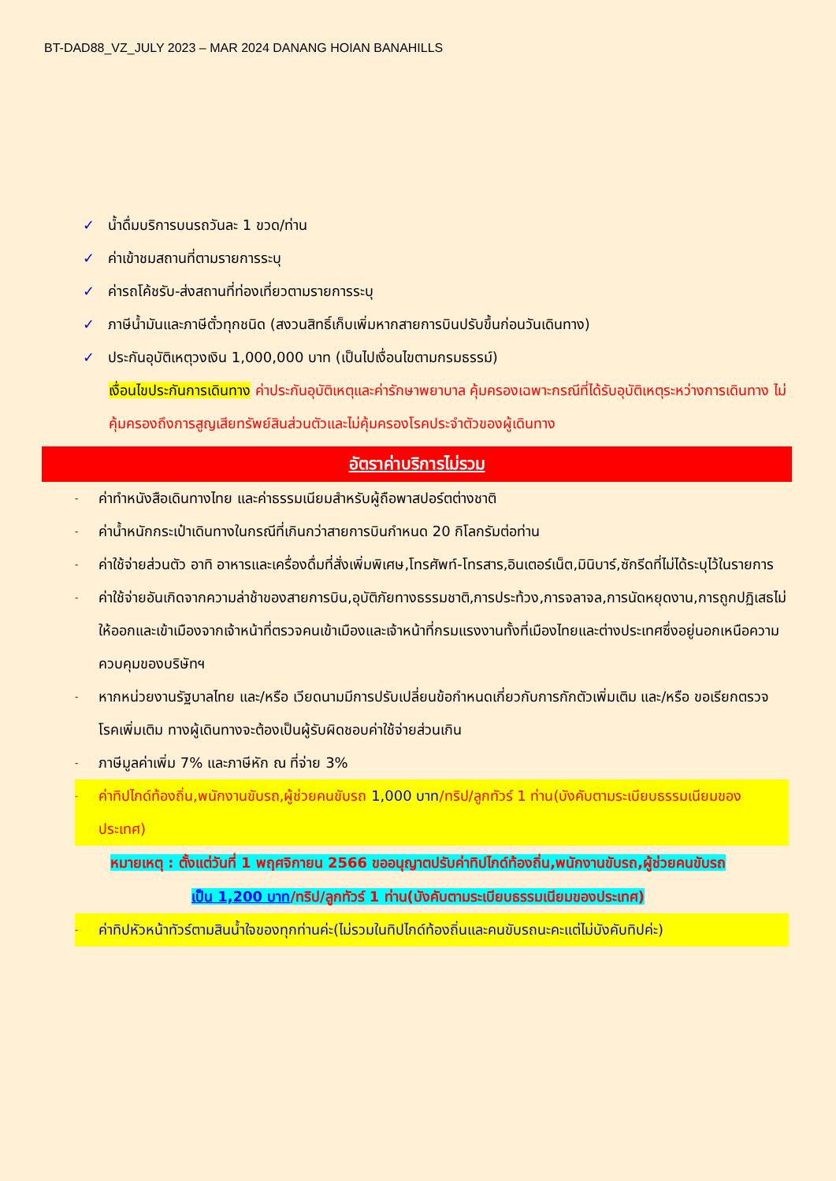BT-DAD88_VZ_JULY 2023 – MAR 2024 DANANG HOIAN BANAHILLS
✓ น้ำดื่มบริการบนรถวันละ 1 ขวด/ท่าน
✓ ค่าเข้าชมสถานที่ตามรายการระบุ
✓ ค่ารถโค้ชรับ-ส่งสถานที่ท่องเที่ยวตามรายการระบุ
✓ ภาษีน้ำมันและภาษีตั๋วทุกชนิด (สงวนสิทธิ์เก็บเพิ่มหากสายการบินปรับขึ้นก่อนวันเดินทาง)
✓ ประกันอุบัติเหตุวงเงิน 1,000,000 บาท (เป็นไปเงื่อนไขตามกรมธรรม์)
เงื่อนไขประกันการเดินทาง ค่าประกันอุบัติเหตุและค่ารักษาพยาบาล คุ้มครองเฉพาะกรณีที่ได้รับอุบัติเหตุระหว่างการเดินทาง ไม่คุ้มครองถึงการสูญเสียทรัพย์สินส่วนตัวและไม่คุ้มครองโรคประจำตัวของผู้เดินทาง
อัตราค่าบริการไม่รวม
- ค่าทำหนังสือเดินทางไทย และค่าธรรมเนียมสำหรับผู้ถือพาสปอร์ตต่างชาติ
- ค่าน้ำหนักกระเป๋าเดินทางในกรณีที่เกินกว่าสายการบินกำหนด 20 กิโลกรัมต่อท่าน
- ค่าใช้จ่ายส่วนตัว อาทิ อาหารและเครื่องดื่มที่สั่งเพิ่มพิเศษ,โทรศัพท์-โทรสาร,อินเตอร์เน็ต,มินิบาร์,ซักรีดที่ไม่ได้ระบุไว้ในรายการ
- ค่าใช้จ่ายอันเกิดจากความล่าช้าของสายการบิน,อุบัติภัยทางธรรมชาติ,การประท้วง,การจลาจล,การนัดหยุดงาน,การถูกปฏิเสธไม่ให้ออกและเข้าเมืองจากเจ้าหน้าที่ตรวจคนเข้าเมืองและเจ้าหน้าที่กรมแรงงานทั้งที่เมืองไทยและต่างประเทศซึ่งอยู่นอกเหนือความควบคุมของบริษัทฯ
- หากหน่วยงานรัฐบาลไทย และ/หรือ เวียดนามมีการปรับเปลี่ยนข้อกำหนดเกี่ยวกับการกักตัวเพิ่มเติม และ/หรือ ขอเรียกตรวจโรคเพิ่มเติม ทางผู้เดินทางจะต้องเป็นผู้รับผิดชอบค่าใช้จ่ายส่วนเกิน
- ภาษีมูลค่าเพิ่ม 7% และภาษีหัก ณ ที่จ่าย 3%
- ค่าทิปไกด์ท้องถิ่น,พนักงานขับรถ,ผู้ช่วยคนขับรถ 1,000 บาท/ทริป/ลูกทัวร์ 1 ท่าน(บังคับตามระเบียบธรรมเนียมของประเทศ)
หมายเหตุ : ตั้งแต่วันที่ 1 พฤศจิกายน 2566 ขออนุญาตปรับค่าทิปไกด์ท้องถิ่น,พนักงานขับรถ,ผู้ช่วยคนขับรถ
เป็น 1,200 บาท/ทริป/ลูกทัวร์ 1 ท่าน(บังคับตามระเบียบธรรมเนียมของประเทศ)
- ค่าทิปหัวหน้าทัวร์ตามสินน้ำใจของทุกท่านค่ะ(ไม่รวมในทิปไกด์ท้องถิ่นและคนขับรถนะคะแต่ไม่บังคับทิปค่ะ)